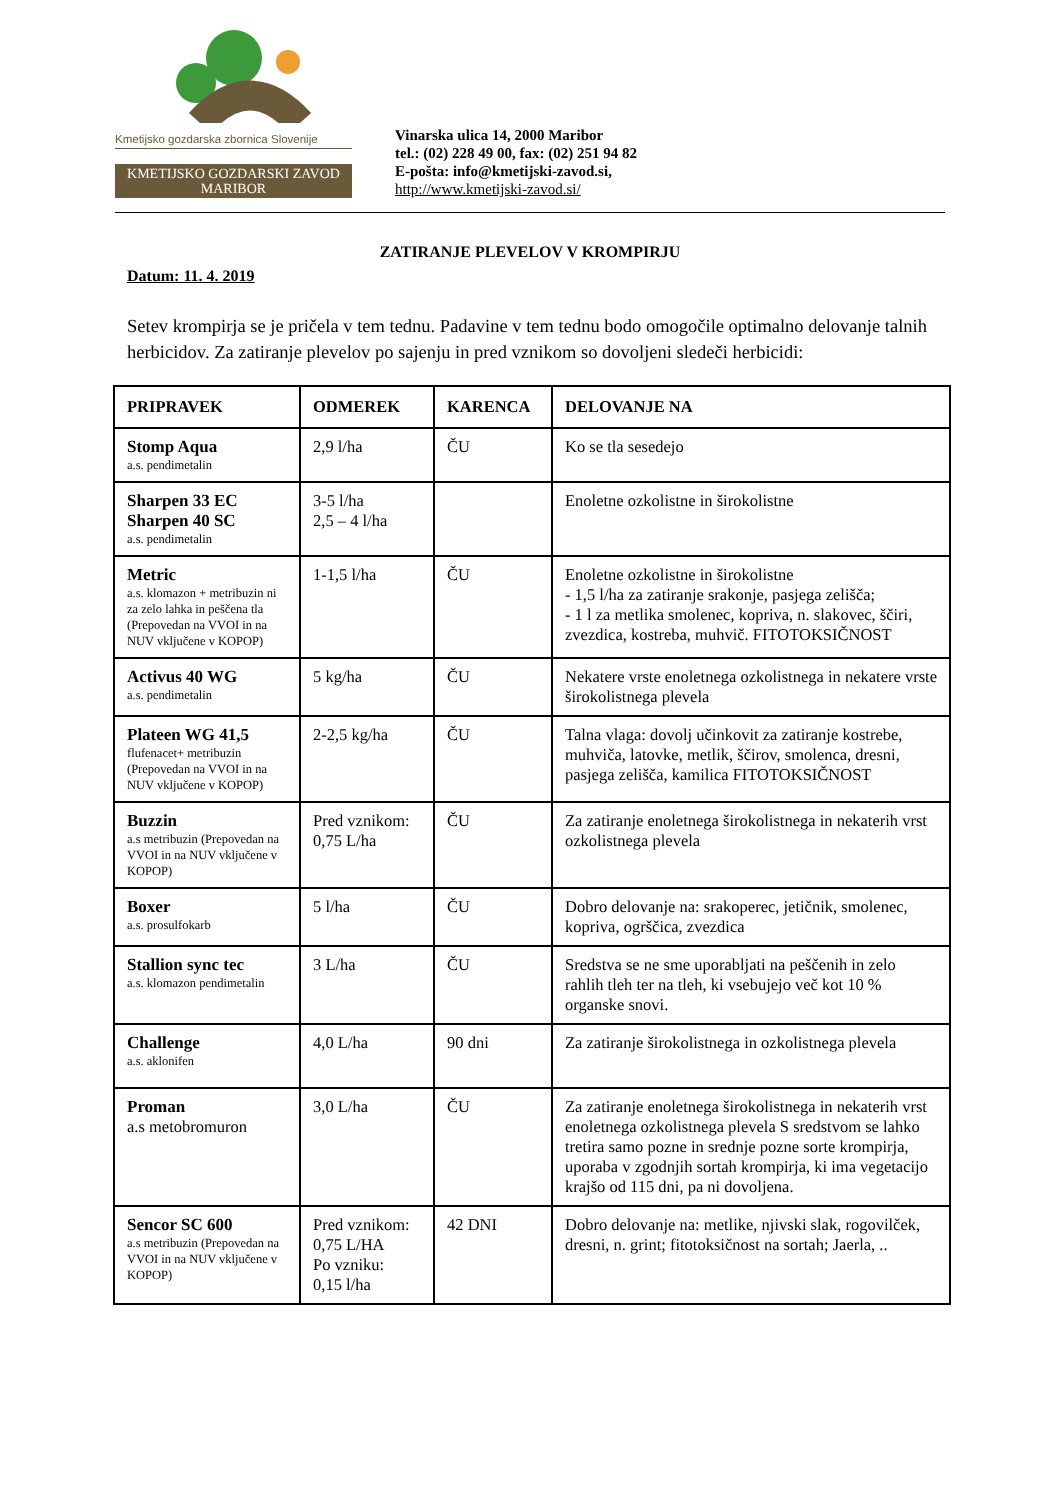Kmetijsko gozdarska zbornica Slovenije
KMETIJSKO GOZDARSKI ZAVOD
MARIBOR
Vinarska ulica 14, 2000 Maribor
tel.: (02) 228 49 00, fax: (02) 251 94 82
E-pošta: info@kmetijski-zavod.si,
http://www.kmetijski-zavod.si/
ZATIRANJE PLEVELOV V KROMPIRJU
Datum: 11. 4. 2019
Setev krompirja se je pričela v tem tednu. Padavine v tem tednu bodo omogočile optimalno delovanje talnih herbicidov. Za zatiranje plevelov po sajenju in pred vznikom so dovoljeni sledeči herbicidi:
| PRIPRAVEK | ODMEREK | KARENCA | DELOVANJE NA |
| --- | --- | --- | --- |
| Stomp Aqua a.s. pendimetalin | 2,9 l/ha | ČU | Ko se tla sesedejo |
| Sharpen 33 EC Sharpen 40 SC a.s. pendimetalin | 3-5 l/ha 2,5 – 4 l/ha | | Enoletne ozkolistne in širokolistne |
| Metric a.s. klomazon + metribuzin ni za zelo lahka in peščena tla (Prepovedan na VVOI in na NUV vključene v KOPOP) | 1-1,5 l/ha | ČU | Enoletne ozkolistne in širokolistne - 1,5 l/ha za zatiranje srakonje, pasjega zelišča; - 1 l za metlika smolenec, kopriva, n. slakovec, ščiri, zvezdica, kostreba, muhvič. FITOTOKSIČNOST |
| Activus 40 WG a.s. pendimetalin | 5 kg/ha | ČU | Nekatere vrste enoletnega ozkolistnega in nekatere vrste širokolistnega plevela |
| Plateen WG 41,5 flufenacet+ metribuzin (Prepovedan na VVOI in na NUV vključene v KOPOP) | 2-2,5 kg/ha | ČU | Talna vlaga: dovolj učinkovit za zatiranje kostrebe, muhviča, latovke, metlik, ščirov, smolenca, dresni, pasjega zelišča, kamilica FITOTOKSIČNOST |
| Buzzin a.s metribuzin (Prepovedan na VVOI in na NUV vključene v KOPOP) | Pred vznikom: 0,75 L/ha | ČU | Za zatiranje enoletnega širokolistnega in nekaterih vrst ozkolistnega plevela |
| Boxer a.s. prosulfokarb | 5 l/ha | ČU | Dobro delovanje na: srakoperec, jetičnik, smolenec, kopriva, ogrščica, zvezdica |
| Stallion sync tec a.s. klomazon pendimetalin | 3 L/ha | ČU | Sredstva se ne sme uporabljati na peščenih in zelo rahlih tleh ter na tleh, ki vsebujejo več kot 10 % organske snovi. |
| Challenge a.s. aklonifen | 4,0 L/ha | 90 dni | Za zatiranje širokolistnega in ozkolistnega plevela |
| Proman a.s metobromuron | 3,0 L/ha | ČU | Za zatiranje enoletnega širokolistnega in nekaterih vrst enoletnega ozkolistnega plevela S sredstvom se lahko tretira samo pozne in srednje pozne sorte krompirja, uporaba v zgodnjih sortah krompirja, ki ima vegetacijo krajšo od 115 dni, pa ni dovoljena. |
| Sencor SC 600 a.s metribuzin (Prepovedan na VVOI in na NUV vključene v KOPOP) | Pred vznikom: 0,75 L/HA Po vzniku: 0,15 l/ha | 42 DNI | Dobro delovanje na: metlike, njivski slak, rogovilček, dresni, n. grint; fitotoksičnost na sortah; Jaerla, .. |